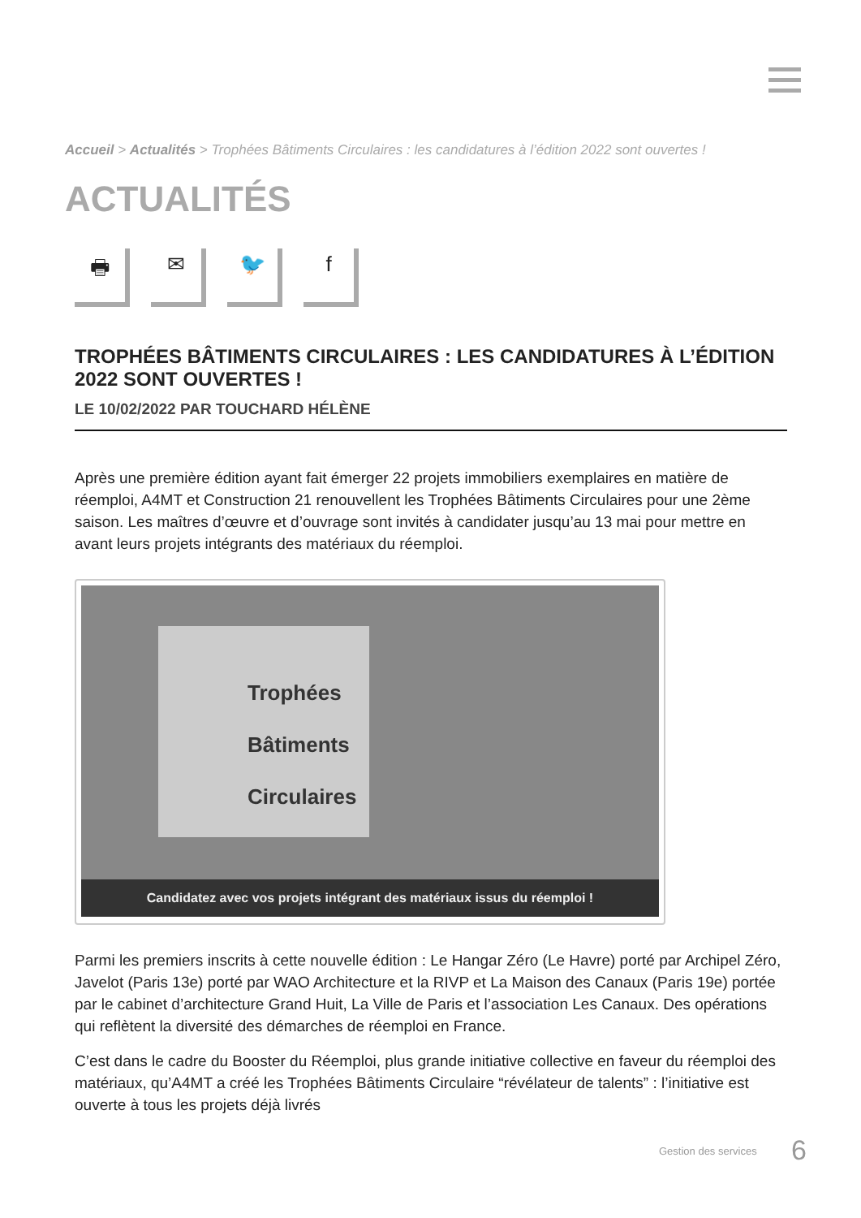Accueil > Actualités > Trophées Bâtiments Circulaires : les candidatures à l’édition 2022 sont ouvertes !
ACTUALITÉS
🖶 ✉ 🐦 f
TROPHÉES BÂTIMENTS CIRCULAIRES : LES CANDIDATURES À L’ÉDITION 2022 SONT OUVERTES !
LE 10/02/2022 PAR TOUCHARD HÉLÈNE
Après une première édition ayant fait émerger 22 projets immobiliers exemplaires en matière de réemploi, A4MT et Construction 21 renouvellent les Trophées Bâtiments Circulaires pour une 2ème saison. Les maîtres d’œuvre et d’ouvrage sont invités à candidater jusqu’au 13 mai pour mettre en avant leurs projets intégrants des matériaux du réemploi.
Trophées
Bâtiments
Circulaires
Candidatez avec vos projets intégrant des matériaux issus du réemploi !
Parmi les premiers inscrits à cette nouvelle édition : Le Hangar Zéro (Le Havre) porté par Archipel Zéro, Javelot (Paris 13e) porté par WAO Architecture et la RIVP et La Maison des Canaux (Paris 19e) portée par le cabinet d’architecture Grand Huit, La Ville de Paris et l’association Les Canaux. Des opérations qui reflètent la diversité des démarches de réemploi en France.
C’est dans le cadre du Booster du Réemploi, plus grande initiative collective en faveur du réemploi des matériaux, qu’A4MT a créé les Trophées Bâtiments Circulaire “révélateur de talents” : l’initiative est ouverte à tous les projets déjà livrés
Gestion des services 6